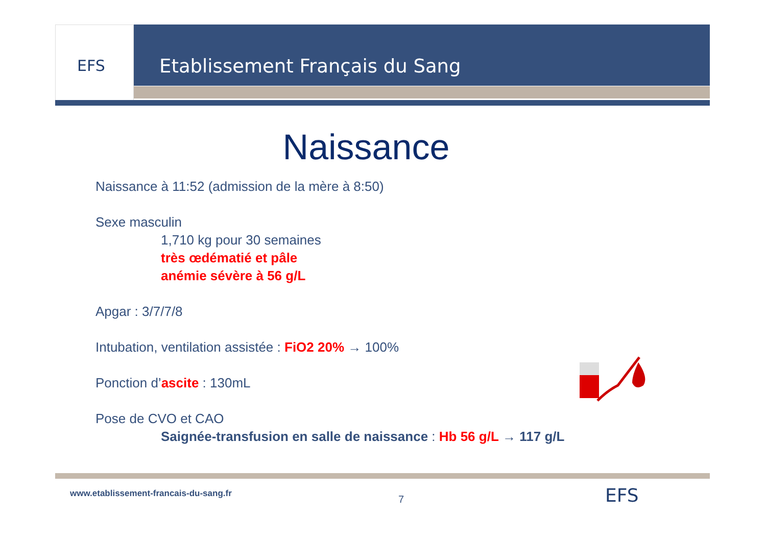EFS Etablissement Français du Sang
Naissance
Naissance à 11:52 (admission de la mère à 8:50)
Sexe masculin
1,710 kg pour 30 semaines
très œdématié et pâle
anémie sévère à 56 g/L
Apgar : 3/7/7/8
Intubation, ventilation assistée : FiO2 20% → 100%
Ponction d’ascite : 130mL
Pose de CVO et CAO
Saignée-transfusion en salle de naissance : Hb 56 g/L → 117 g/L
www.etablissement-francais-du-sang.fr
7 EFS